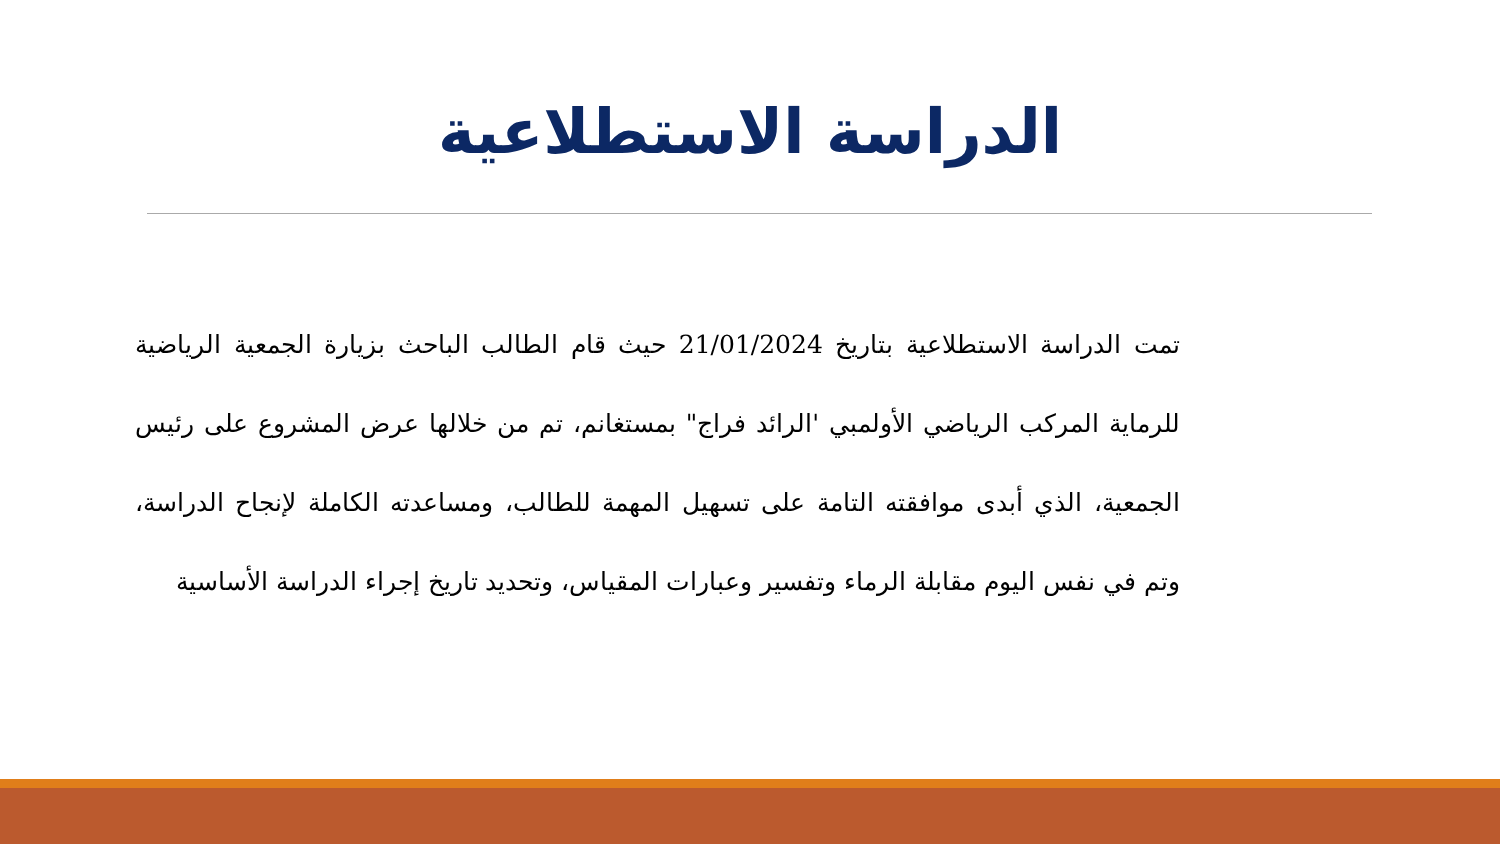الدراسة الاستطلاعية
تمت الدراسة الاستطلاعية بتاريخ 21/01/2024 حيث قام الطالب الباحث بزيارة الجمعية الرياضية للرماية المركب الرياضي الأولمبي 'الرائد فراج" بمستغانم، تم من خلالها عرض المشروع على رئيس الجمعية، الذي أبدى موافقته التامة على تسهيل المهمة للطالب، ومساعدته الكاملة لإنجاح الدراسة، وتم في نفس اليوم مقابلة الرماء وتفسير وعبارات المقياس، وتحديد تاريخ إجراء الدراسة الأساسية